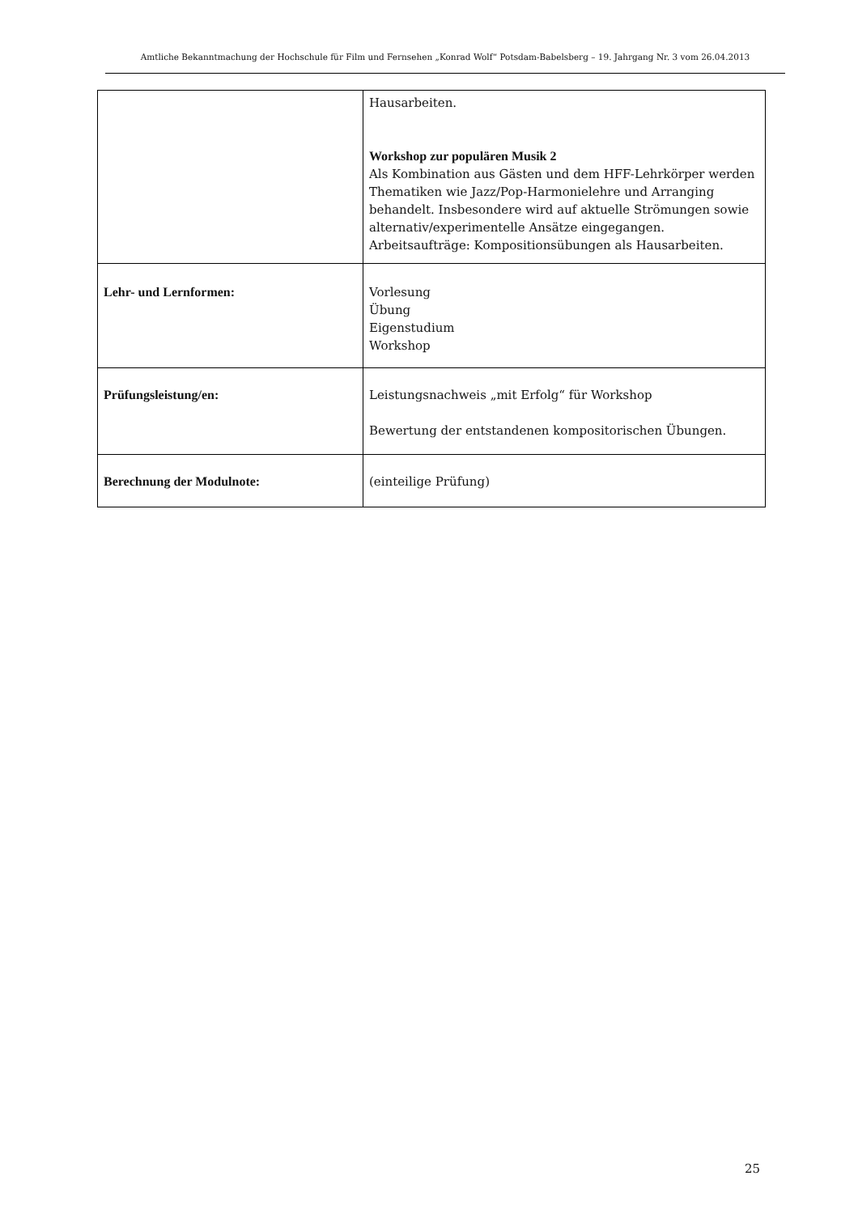Amtliche Bekanntmachung der Hochschule für Film und Fernsehen „Konrad Wolf“ Potsdam-Babelsberg – 19. Jahrgang Nr. 3 vom 26.04.2013
| | Hausarbeiten. Workshop zur populären Musik 2 Als Kombination aus Gästen und dem HFF-Lehrkörper werden Thematiken wie Jazz/Pop-Harmonielehre und Arranging behandelt. Insbesondere wird auf aktuelle Strömungen sowie alternativ/experimentelle Ansätze eingegangen. Arbeitsaufträge: Kompositionsübungen als Hausarbeiten. |
| Lehr- und Lernformen: | Vorlesung Übung Eigenstudium Workshop |
| Prüfungsleistung/en: | Leistungsnachweis „mit Erfolg“ für Workshop Bewertung der entstandenen kompositorischen Übungen. |
| Berechnung der Modulnote: | (einteilige Prüfung) |
25